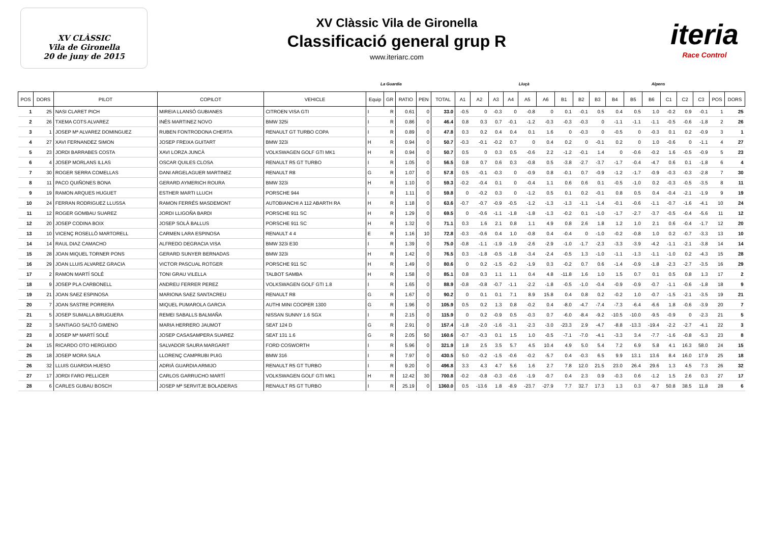XV CLÀSSIC
Vila de Gironella
20 de juny de 2015
XV Clàssic Vila de Gironella
Classificació general grup R
www.iteriarc.com
iteria
Race Control
La Guardia Lluçà Alpens
| POS | DORS | PILOT | COPILOT | VEHICLE | Equip | GR | RATIO | PEN | TOTAL | A1 | A2 | A3 | A4 | A5 | A6 | B1 | B2 | B3 | B4 | B5 | B6 | C1 | C2 | C3 | POS | DORS |
| --- | --- | --- | --- | --- | --- | --- | --- | --- | --- | --- | --- | --- | --- | --- | --- | --- | --- | --- | --- | --- | --- | --- | --- | --- | --- | --- |
| 1 | 25 | NASI CLARET PICH | MIREIA LLANSÓ GUBIANES | CITROEN VISA GTI | I | R | 0.61 | 0 | 33.0 | -0.5 | 0 | -0.3 | 0 | -0.8 | 0 | 0.1 | -0.1 | 0.5 | 0.4 | 0.5 | 1.0 | -0.2 | 0.9 | -0.1 | 1 | 25 |
| 2 | 26 | TXEMA COTS ALVAREZ | INÉS MARTINEZ NOVO | BMW 325i | I | R | 0.86 | 0 | 46.4 | 0.8 | 0.3 | 0.7 | -0.1 | -1.2 | -0.3 | -0.3 | -0.3 | 0 | -1.1 | -1.1 | -1.1 | -0.5 | -0.6 | -1.8 | 2 | 26 |
| 3 | 1 | JOSEP Mª ALVAREZ DOMINGUEZ | RUBEN FONTRODONA CHERTA | RENAULT GT TURBO COPA | I | R | 0.89 | 0 | 47.8 | 0.3 | 0.2 | 0.4 | 0.4 | 0.1 | 1.6 | 0 | -0.3 | 0 | -0.5 | 0 | -0.3 | 0.1 | 0.2 | -0.9 | 3 | 1 |
| 4 | 27 | XAVI FERNANDEZ SIMON | JOSEP FREIXA GUITART | BMW 323i | H | R | 0.94 | 0 | 50.7 | -0.3 | -0.1 | -0.2 | 0.7 | 0 | 0.4 | 0.2 | 0 | -0.1 | 0.2 | 0 | 1.0 | -0.6 | 0 | -1.1 | 4 | 27 |
| 5 | 23 | JORDI BARRABES COSTA | XAVI LORZA JUNCÀ | VOLKSWAGEN GOLF GTI MK1 | H | R | 0.94 | 0 | 50.7 | 0.5 | 0 | 0.3 | 0.5 | -0.6 | 2.2 | -1.2 | -0.1 | 1.4 | 0 | -0.6 | -0.2 | 1.6 | -0.5 | -0.9 | 5 | 23 |
| 6 | 4 | JOSEP MORLANS ILLAS | OSCAR QUILES CLOSA | RENAULT R5 GT TURBO | I | R | 1.05 | 0 | 56.5 | 0.8 | 0.7 | 0.6 | 0.3 | -0.8 | 0.5 | -3.8 | -2.7 | -3.7 | -1.7 | -0.4 | -4.7 | 0.6 | 0.1 | -1.8 | 6 | 4 |
| 7 | 30 | ROGER SERRA COMELLAS | DANI ARGELAGUER MARTINEZ | RENAULT R8 | G | R | 1.07 | 0 | 57.8 | 0.5 | -0.1 | -0.3 | 0 | -0.9 | 0.8 | -0.1 | 0.7 | -0.9 | -1.2 | -1.7 | -0.9 | -0.3 | -0.3 | -2.8 | 7 | 30 |
| 8 | 11 | PACO QUIÑONES BONA | GERARD AYMERICH ROURA | BMW 323i | H | R | 1.10 | 0 | 59.3 | -0.2 | -0.4 | 0.1 | 0 | -0.4 | 1.1 | 0.6 | 0.6 | 0.1 | -0.5 | -1.0 | 0.2 | -0.3 | -0.5 | -3.5 | 8 | 11 |
| 9 | 19 | RAMON ARQUES HUGUET | ESTHER MARTI LLUCH | PORSCHE 944 | I | R | 1.11 | 0 | 59.8 | 0 | -0.2 | 0.3 | 0 | -1.2 | 0.5 | 0.1 | 0.2 | -0.1 | 0.8 | 0.5 | 0.4 | -0.4 | -2.1 | -1.9 | 9 | 19 |
| 10 | 24 | FERRAN RODRIGUEZ LLUSSA | RAMON FERRÉS MASDEMONT | AUTOBIANCHI A 112 ABARTH RA | H | R | 1.18 | 0 | 63.6 | -0.7 | -0.7 | -0.9 | -0.5 | -1.2 | -1.3 | -1.3 | -1.1 | -1.4 | -0.1 | -0.6 | -1.1 | -0.7 | -1.6 | -4.1 | 10 | 24 |
| 11 | 12 | ROGER GOMBAU SUAREZ | JORDI LLIGOÑA BARDI | PORSCHE 911 SC | H | R | 1.29 | 0 | 69.5 | 0 | -0.6 | -1.1 | -1.8 | -1.8 | -1.3 | -0.2 | 0.1 | -1.0 | -1.7 | -2.7 | -3.7 | -0.5 | -0.4 | -5.6 | 11 | 12 |
| 12 | 20 | JOSEP CODINA BOIX | JOSEP SOLÀ BALLUS | PORSCHE 911 SC | H | R | 1.32 | 0 | 71.1 | 0.3 | 1.6 | 2.1 | 0.8 | 1.1 | 4.9 | 0.8 | 2.6 | 1.8 | 1.2 | 1.0 | 2.1 | 0.6 | -0.4 | -1.7 | 12 | 20 |
| 13 | 10 | VICENÇ ROSELLÓ MARTORELL | CARMEN LARA ESPINOSA | RENAULT 4 4 | E | R | 1.16 | 10 | 72.8 | -0.3 | -0.6 | 0.4 | 1.0 | -0.8 | 0.4 | -0.4 | 0 | -1.0 | -0.2 | -0.8 | 1.0 | 0.2 | -0.7 | -3.3 | 13 | 10 |
| 14 | 14 | RAUL DIAZ CAMACHO | ALFREDO DEGRACIA VISA | BMW 323i E30 | I | R | 1.39 | 0 | 75.0 | -0.8 | -1.1 | -1.9 | -1.9 | -2.6 | -2.9 | -1.0 | -1.7 | -2.3 | -3.3 | -3.9 | -4.2 | -1.1 | -2.1 | -3.8 | 14 | 14 |
| 15 | 28 | JOAN MIQUEL TORNER PONS | GERARD SUNYER BERNADAS | BMW 323i | H | R | 1.42 | 0 | 76.5 | 0.3 | -1.8 | -0.5 | -1.8 | -3.4 | -2.4 | -0.5 | 1.3 | -1.0 | -1.1 | -1.3 | -1.1 | -1.0 | 0.2 | -4.3 | 15 | 28 |
| 16 | 29 | JOAN LLUIS ALVAREZ GRACIA | VICTOR PASCUAL ROTGER | PORSCHE 911 SC | H | R | 1.49 | 0 | 80.6 | 0 | 0.2 | -1.5 | -0.2 | -1.9 | 0.3 | -0.2 | 0.7 | 0.6 | -1.4 | -0.9 | -1.8 | -2.3 | -2.7 | -3.5 | 16 | 29 |
| 17 | 2 | RAMON MARTÍ SOLÉ | TONI GRAU VILELLA | TALBOT SAMBA | H | R | 1.58 | 0 | 85.1 | 0.8 | 0.3 | 1.1 | 1.1 | 0.4 | 4.8 | -11.8 | 1.6 | 1.0 | 1.5 | 0.7 | 0.1 | 0.5 | 0.8 | 1.3 | 17 | 2 |
| 18 | 9 | JOSEP PLA CARBONELL | ANDREU FERRER PEREZ | VOLKSWAGEN GOLF GTI 1.8 | I | R | 1.65 | 0 | 88.9 | -0.8 | -0.8 | -0.7 | -1.1 | -2.2 | -1.8 | -0.5 | -1.0 | -0.4 | -0.9 | -0.9 | -0.7 | -1.1 | -0.6 | -1.8 | 18 | 9 |
| 19 | 21 | JOAN SAEZ ESPINOSA | MARIONA SAEZ SANTACREU | RENAULT R8 | G | R | 1.67 | 0 | 90.2 | 0 | 0.1 | 0.1 | 7.1 | 8.9 | 15.8 | 0.4 | 0.8 | 0.2 | -0.2 | 1.0 | -0.7 | -1.5 | -2.1 | -3.5 | 19 | 21 |
| 20 | 7 | JOAN SASTRE PORRERA | MIQUEL PUMAROLA GARCIA | AUTHI MINI COOPER 1300 | G | R | 1.96 | 0 | 105.9 | 0.5 | 0.2 | 1.3 | 0.8 | -0.2 | 0.4 | -8.0 | -4.7 | -7.4 | -7.3 | -6.4 | -6.6 | 1.8 | -0.6 | -3.9 | 20 | 7 |
| 21 | 5 | JOSEP SUMALLA BRUGUERA | REMEI SABALLS BALMAÑA | NISSAN SUNNY 1.6 SGX | I | R | 2.15 | 0 | 115.9 | 0 | 0.2 | -0.9 | 0.5 | -0.3 | 0.7 | -6.0 | -8.4 | -9.2 | -10.5 | -10.0 | -9.5 | -0.9 | 0 | -2.3 | 21 | 5 |
| 22 | 3 | SANTIAGO SALTÓ GIMENO | MARIA HERRERO JAUMOT | SEAT 124 D | G | R | 2.91 | 0 | 157.4 | -1.8 | -2.0 | -1.6 | -3.1 | -2.3 | -3.0 | -23.3 | 2.9 | -4.7 | -8.8 | -13.3 | -19.4 | -2.2 | -2.7 | -4.1 | 22 | 3 |
| 23 | 8 | JOSEP Mª MARTÍ SOLÉ | JOSEP CASASAMPERA SUAREZ | SEAT 131 1.6 | G | R | 2.05 | 50 | 160.6 | -0.7 | -0.3 | 0.1 | 1.5 | 1.0 | -0.5 | -7.1 | -7.0 | -4.1 | -3.3 | 3.4 | -7.7 | -1.6 | -0.8 | -5.3 | 23 | 8 |
| 24 | 15 | RICARDO OTO HERGUIDO | SALVADOR SAURA MARGARIT | FORD COSWORTH | I | R | 5.96 | 0 | 321.9 | 1.8 | 2.5 | 3.5 | 5.7 | 4.5 | 10.4 | 4.9 | 5.0 | 5.4 | 7.2 | 6.9 | 5.8 | 4.1 | 16.3 | 58.0 | 24 | 15 |
| 25 | 18 | JOSEP MORA SALA | LLORENÇ CAMPRUBI PUIG | BMW 316 | I | R | 7.97 | 0 | 430.5 | 5.0 | -0.2 | -1.5 | -0.6 | -0.2 | -5.7 | 0.4 | -0.3 | 6.5 | 9.9 | 13.1 | 13.6 | 8.4 | 16.0 | 17.9 | 25 | 18 |
| 26 | 32 | LLUIS GUARDIA HUESO | ADRIÀ GUARDIA ARMIJO | RENAULT R5 GT TURBO | I | R | 9.20 | 0 | 496.8 | 3.3 | 4.3 | 4.7 | 5.6 | 1.6 | 2.7 | 7.8 | 12.0 | 21.5 | 23.0 | 26.4 | 29.6 | 1.3 | 4.5 | 7.3 | 26 | 32 |
| 27 | 17 | JORDI FARO PELLICER | CARLOS GARRUCHO MARTÍ | VOLKSWAGEN GOLF GTI MK1 | H | R | 12.42 | 30 | 700.8 | -0.2 | -0.8 | -0.3 | -0.6 | -1.9 | -0.7 | 0.4 | 2.3 | 0.9 | -0.3 | 0.6 | -1.2 | 1.5 | 2.6 | 0.3 | 27 | 17 |
| 28 | 6 | CARLES GUBAU BOSCH | JOSEP Mª SERVITJE BOLADERAS | RENAULT R5 GT TURBO | I | R | 25.19 | 0 | 1360.0 | 0.5 | -13.6 | 1.8 | -8.9 | -23.7 | -27.9 | 7.7 | 32.7 | 17.3 | 1.3 | 0.3 | -9.7 | 50.8 | 38.5 | 11.8 | 28 | 6 |